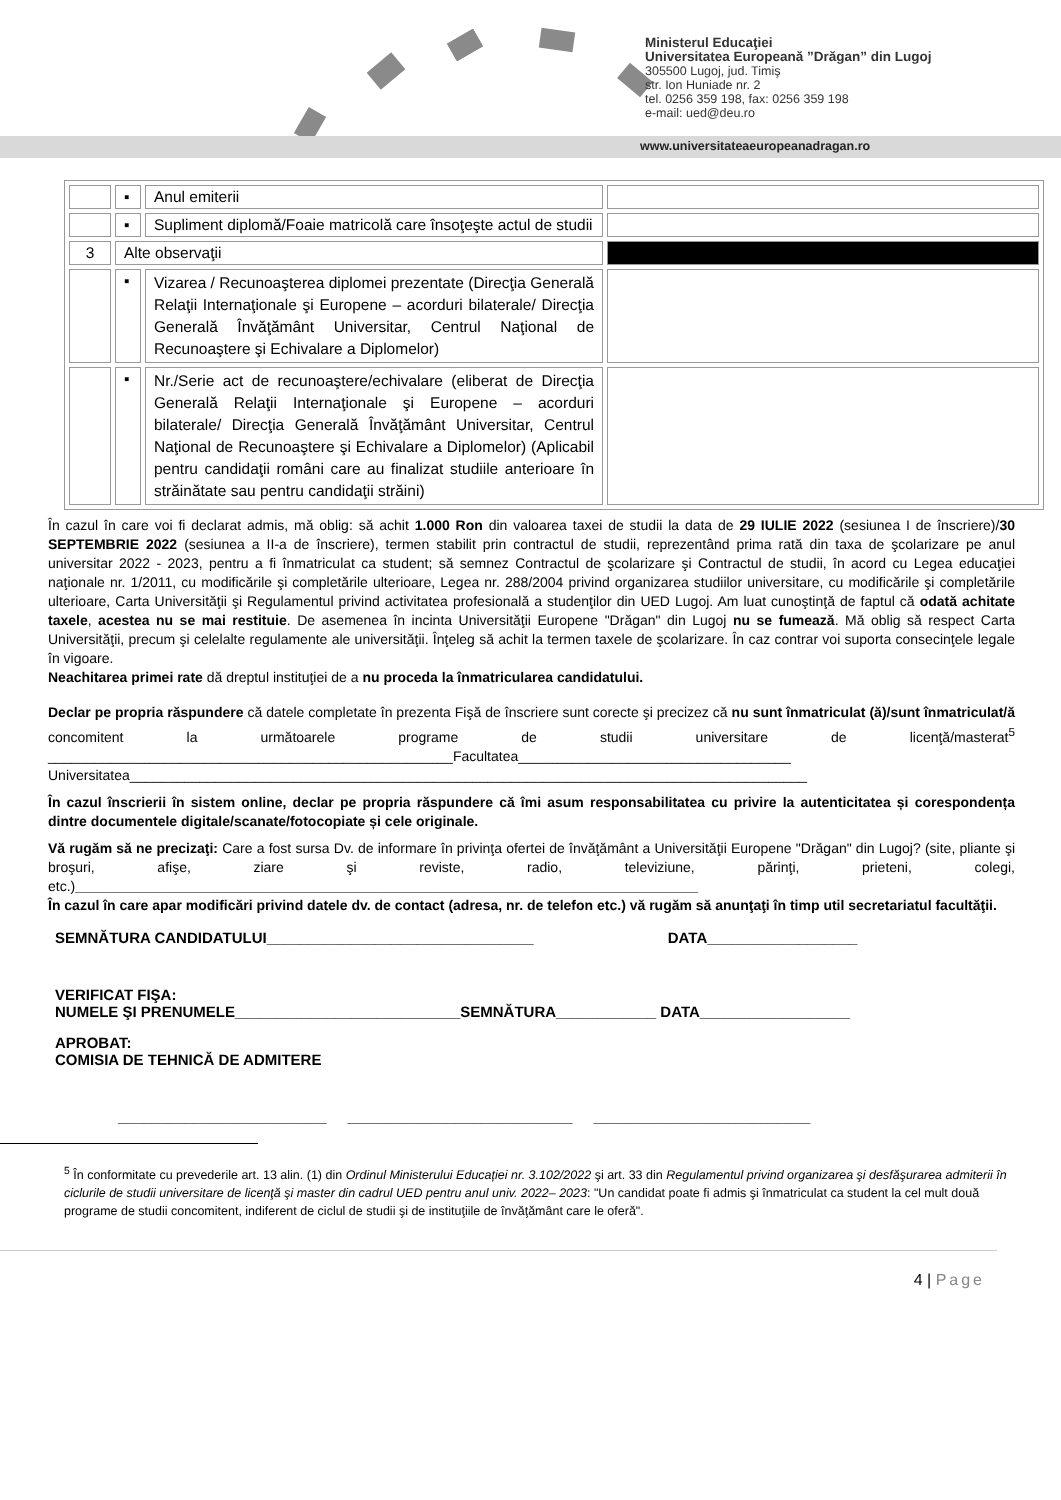Ministerul Educaţiei
Universitatea Europeană ”Drăgan” din Lugoj
305500 Lugoj, jud. Timiş
str. Ion Huniade nr. 2
tel. 0256 359 198, fax: 0256 359 198
e-mail: ued@deu.ro
www.universitateaeuropeanadragan.ro
| | ▪ | Anul emiterii | |
| | ▪ | Supliment diplomă/Foaie matricolă care însoţeşte actul de studii | |
| 3 | Alte observaţii | | |
| | ▪ | Vizarea / Recunoaşterea diplomei prezentate (Direcţia Generală Relaţii Internaţionale şi Europene – acorduri bilaterale/ Direcţia Generală Învăţământ Universitar, Centrul Naţional de Recunoaştere şi Echivalare a Diplomelor) | |
| | ▪ | Nr./Serie act de recunoaştere/echivalare (eliberat de Direcţia Generală Relaţii Internaţionale şi Europene – acorduri bilaterale/ Direcţia Generală Învăţământ Universitar, Centrul Naţional de Recunoaştere şi Echivalare a Diplomelor) (Aplicabil pentru candidaţii români care au finalizat studiile anterioare în străinătate sau pentru candidaţii străini) | |
În cazul în care voi fi declarat admis, mă oblig: să achit 1.000 Ron din valoarea taxei de studii la data de 29 IULIE 2022 (sesiunea I de înscriere)/30 SEPTEMBRIE 2022 (sesiunea a II-a de înscriere), termen stabilit prin contractul de studii, reprezentând prima rată din taxa de şcolarizare pe anul universitar 2022 - 2023, pentru a fi înmatriculat ca student; să semnez Contractul de şcolarizare şi Contractul de studii, în acord cu Legea educaţiei naţionale nr. 1/2011, cu modificările şi completările ulterioare, Legea nr. 288/2004 privind organizarea studiilor universitare, cu modificările şi completările ulterioare, Carta Universităţii şi Regulamentul privind activitatea profesională a studenţilor din UED Lugoj. Am luat cunoştinţă de faptul că odată achitate taxele, acestea nu se mai restituie. De asemenea în incinta Universităţii Europene "Drăgan" din Lugoj nu se fumează. Mă oblig să respect Carta Universităţii, precum şi celelalte regulamente ale universităţii. Înţeleg să achit la termen taxele de şcolarizare. În caz contrar voi suporta consecinţele legale în vigoare.
Neachitarea primei rate dă dreptul instituţiei de a nu proceda la înmatricularea candidatului.
Declar pe propria răspundere că datele completate în prezenta Fişă de înscriere sunt corecte şi precizez că nu sunt înmatriculat (ă)/sunt înmatriculat/ă concomitent la următoarele programe de studii universitare de licenţă/masterat<sup>5</sup> ____________________________________________________Facultatea___________________________________
Universitatea_______________________________________________________________________________________
În cazul înscrierii în sistem online, declar pe propria răspundere că îmi asum responsabilitatea cu privire la autenticitatea și corespondența dintre documentele digitale/scanate/fotocopiate și cele originale.
Vă rugăm să ne precizaţi: Care a fost sursa Dv. de informare în privinţa ofertei de învăţământ a Universităţii Europene "Drăgan" din Lugoj? (site, pliante şi broşuri, afişe, ziare şi reviste, radio, televiziune, părinţi, prieteni, colegi, etc.)________________________________________________________________________________
În cazul în care apar modificări privind datele dv. de contact (adresa, nr. de telefon etc.) vă rugăm să anunţaţi în timp util secretariatul facultăţii.
SEMNĂTURA CANDIDATULUI________________________________ DATA__________________
VERIFICAT FIŞA:
NUMELE ŞI PRENUMELE___________________________SEMNĂTURA____________ DATA__________________
APROBAT:
COMISIA DE TEHNICĂ DE ADMITERE
_________________________ ___________________________ __________________________
<sup>5</sup> În conformitate cu prevederile art. 13 alin. (1) din Ordinul Ministerului Educației nr. 3.102/2022 şi art. 33 din Regulamentul privind organizarea şi desfăşurarea admiterii în ciclurile de studii universitare de licenţă şi master din cadrul UED pentru anul univ. 2022– 2023: "Un candidat poate fi admis şi înmatriculat ca student la cel mult două programe de studii concomitent, indiferent de ciclul de studii şi de instituţiile de învăţământ care le oferă".
4 | Page